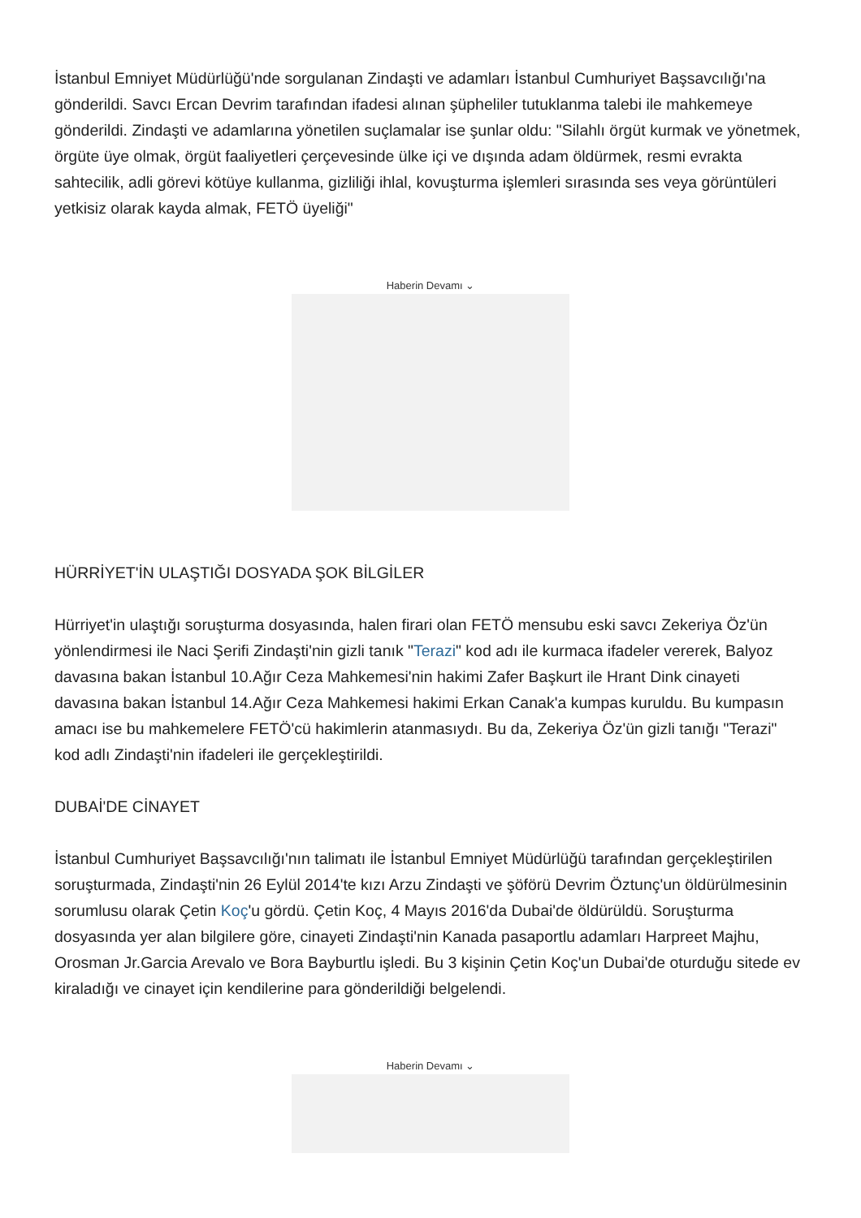İstanbul Emniyet Müdürlüğü'nde sorgulanan Zindaşti ve adamları İstanbul Cumhuriyet Başsavcılığı'na gönderildi. Savcı Ercan Devrim tarafından ifadesi alınan şüpheliler tutuklanma talebi ile mahkemeye gönderildi. Zindaşti ve adamlarına yönetilen suçlamalar ise şunlar oldu: "Silahlı örgüt kurmak ve yönetmek, örgüte üye olmak, örgüt faaliyetleri çerçevesinde ülke içi ve dışında adam öldürmek, resmi evrakta sahtecilik, adli görevi kötüye kullanma, gizliliği ihlal, kovuşturma işlemleri sırasında ses veya görüntüleri yetkisiz olarak kayda almak, FETÖ üyeliği"
Haberin Devamı ⌄
HÜRRİYET'İN ULAŞTIĞI DOSYADA ŞOK BİLGİLER
Hürriyet'in ulaştığı soruşturma dosyasında, halen firari olan FETÖ mensubu eski savcı Zekeriya Öz'ün yönlendirmesi ile Naci Şerifi Zindaşti'nin gizli tanık "Terazi" kod adı ile kurmaca ifadeler vererek, Balyoz davasına bakan İstanbul 10.Ağır Ceza Mahkemesi'nin hakimi Zafer Başkurt ile Hrant Dink cinayeti davasına bakan İstanbul 14.Ağır Ceza Mahkemesi hakimi Erkan Canak'a kumpas kuruldu. Bu kumpasın amacı ise bu mahkemelere FETÖ'cü hakimlerin atanmasıydı. Bu da, Zekeriya Öz'ün gizli tanığı "Terazi" kod adlı Zindaşti'nin ifadeleri ile gerçekleştirildi.
DUBAİ'DE CİNAYET
İstanbul Cumhuriyet Başsavcılığı'nın talimatı ile İstanbul Emniyet Müdürlüğü tarafından gerçekleştirilen soruşturmada, Zindaşti'nin 26 Eylül 2014'te kızı Arzu Zindaşti ve şöförü Devrim Öztunç'un öldürülmesinin sorumlusu olarak Çetin Koç'u gördü. Çetin Koç, 4 Mayıs 2016'da Dubai'de öldürüldü. Soruşturma dosyasında yer alan bilgilere göre, cinayeti Zindaşti'nin Kanada pasaportlu adamları Harpreet Majhu, Orosman Jr.Garcia Arevalo ve Bora Bayburtlu işledi. Bu 3 kişinin Çetin Koç'un Dubai'de oturduğu sitede ev kiraladığı ve cinayet için kendilerine para gönderildiği belgelendi.
Haberin Devamı ⌄